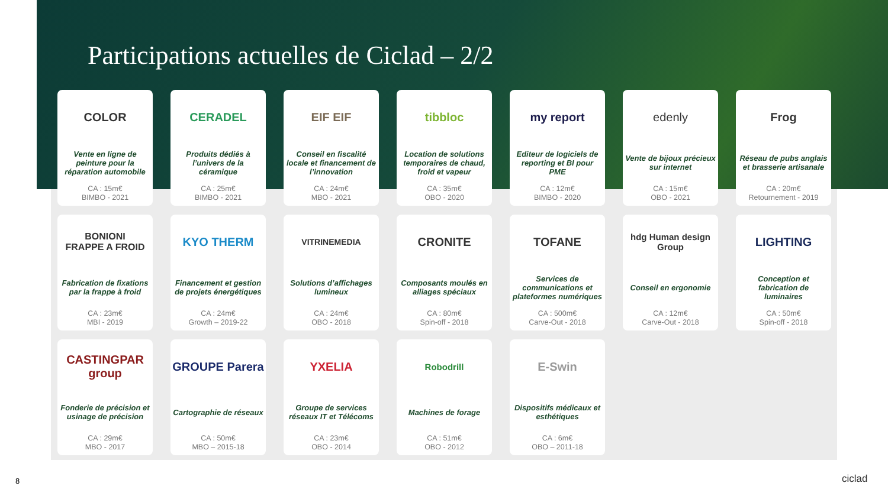Participations actuelles de Ciclad – 2/2
COLOR
Vente en ligne de peinture pour la réparation automobile
CA : 15m€
BIMBO - 2021
CERADEL
Produits dédiés à l’univers de la céramique
CA : 25m€
BIMBO - 2021
EIF EIF
Conseil en fiscalité locale et financement de l’innovation
CA : 24m€
MBO - 2021
tibbloc
Location de solutions temporaires de chaud, froid et vapeur
CA : 35m€
OBO - 2020
my report
Editeur de logiciels de reporting et BI pour PME
CA : 12m€
BIMBO - 2020
edenly
Vente de bijoux précieux sur internet
CA : 15m€
OBO - 2021
Frog
Réseau de pubs anglais et brasserie artisanale
CA : 20m€
Retournement - 2019
BONIONI
FRAPPE A FROID
Fabrication de fixations par la frappe à froid
CA : 23m€
MBI - 2019
KYO THERM
Financement et gestion de projets énergétiques
CA : 24m€
Growth – 2019-22
VITRINEMEDIA
Solutions d’affichages lumineux
CA : 24m€
OBO - 2018
CRONITE
Composants moulés en alliages spéciaux
CA : 80m€
Spin-off - 2018
TOFANE
Services de communications et plateformes numériques
CA : 500m€
Carve-Out - 2018
hdg Human design Group
Conseil en ergonomie
CA : 12m€
Carve-Out - 2018
LIGHTING
Conception et fabrication de luminaires
CA : 50m€
Spin-off - 2018
CASTINGPAR group
Fonderie de précision et usinage de précision
CA : 29m€
MBO - 2017
GROUPE Parera
Cartographie de réseaux
CA : 50m€
MBO – 2015-18
YXELIA
Groupe de services réseaux IT et Télécoms
CA : 23m€
OBO - 2014
Robodrill
Machines de forage
CA : 51m€
OBO - 2012
E-Swin
Dispositifs médicaux et esthétiques
CA : 6m€
OBO – 2011-18
8 ciclad